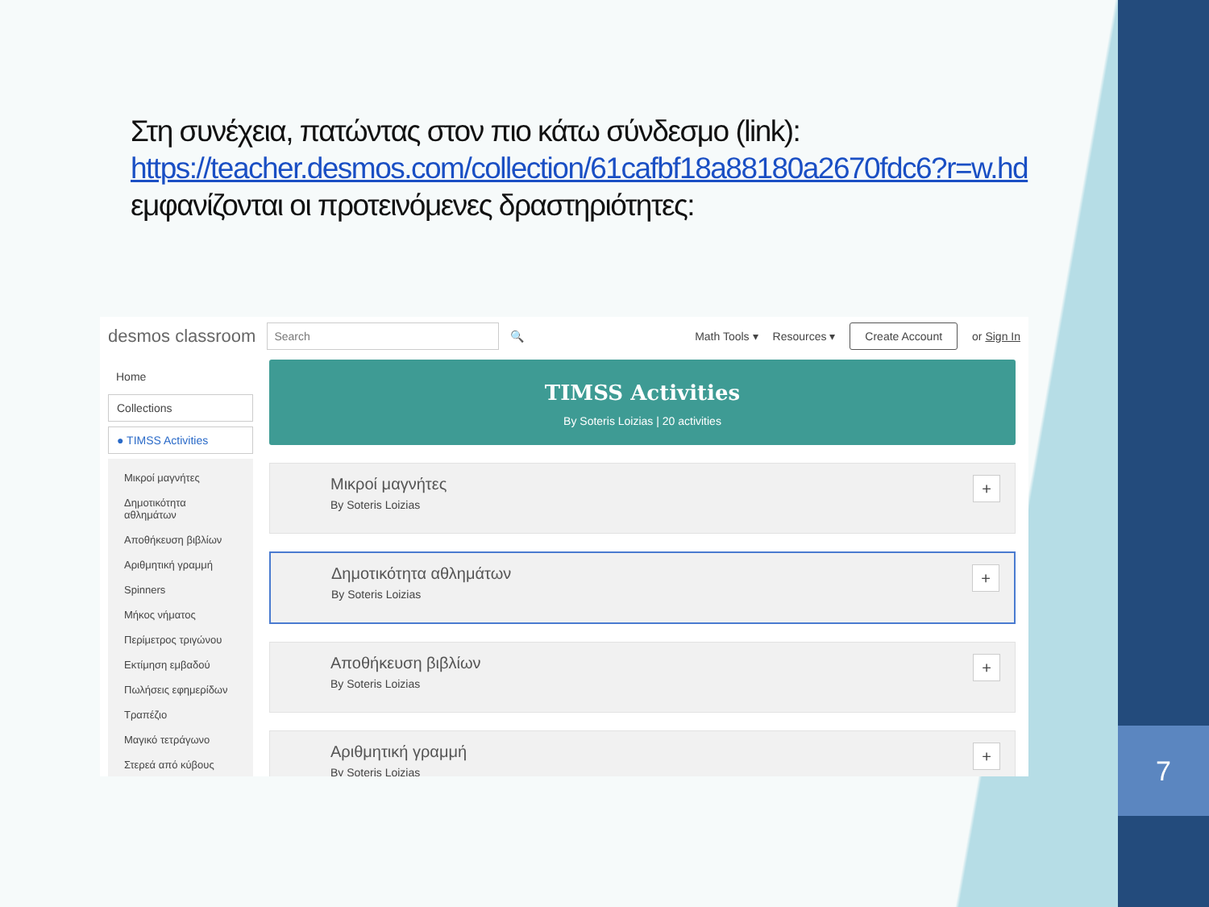7
Στη συνέχεια, πατώντας στον πιο κάτω σύνδεσμο (link):
https://teacher.desmos.com/collection/61cafbf18a88180a2670fdc6?r=w.hd
εμφανίζονται οι προτεινόμενες δραστηριότητες:
desmos classroom Search 🔍
Math Tools ▾ Resources ▾ Create Account or Sign In
Home
Collections
● TIMSS Activities
Μικροί μαγνήτες
Δημοτικότητα αθλημάτων
Αποθήκευση βιβλίων
Αριθμητική γραμμή
Spinners
Μήκος νήματος
Περίμετρος τριγώνου
Εκτίμηση εμβαδού
Πωλήσεις εφημερίδων
Τραπέζιο
Μαγικό τετράγωνο
Στερεά από κύβους
TIMSS Activities
By Soteris Loizias | 20 activities
Μικροί μαγνήτες
By Soteris Loizias
+
Δημοτικότητα αθλημάτων
By Soteris Loizias
+
Αποθήκευση βιβλίων
By Soteris Loizias
+
Αριθμητική γραμμή
By Soteris Loizias
+